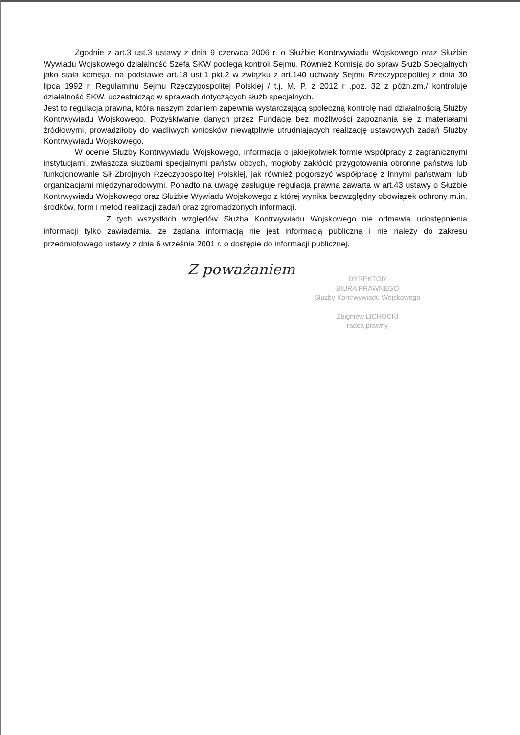Zgodnie z art.3 ust.3 ustawy z dnia 9 czerwca 2006 r. o Służbie Kontrwywiadu Wojskowego oraz Służbie Wywiadu Wojskowego działalność Szefa SKW podlega kontroli Sejmu. Również Komisja do spraw Służb Specjalnych jako stała komisja, na podstawie art.18 ust.1 pkt.2 w związku z art.140 uchwały Sejmu Rzeczypospolitej z dnia 30 lipca 1992 r. Regulaminu Sejmu Rzeczypospolitej Polskiej / t.j. M. P. z 2012 r .poz. 32 z późn.zm./ kontroluje działalność SKW, uczestnicząc w sprawach dotyczących służb specjalnych.
Jest to regulacja prawna, która naszym zdaniem zapewnia wystarczającą społeczną kontrolę nad działalnością Służby Kontrwywiadu Wojskowego. Pozyskiwanie danych przez Fundację bez możliwości zapoznania się z materiałami źródłowymi, prowadziłoby do wadliwych wniosków niewątpliwie utrudniających realizację ustawowych zadań Służby Kontrwywiadu Wojskowego.
W ocenie Służby Kontrwywiadu Wojskowego, informacja o jakiejkolwiek formie współpracy z zagranicznymi instytucjami, zwłaszcza służbami specjalnymi państw obcych, mogłoby zakłócić przygotowania obronne państwa lub funkcjonowanie Sił Zbrojnych Rzeczypospolitej Polskiej, jak również pogorszyć współpracę z innymi państwami lub organizacjami międzynarodowymi. Ponadto na uwagę zasługuje regulacja prawna zawarta w art.43 ustawy o Służbie Kontrwywiadu Wojskowego oraz Służbie Wywiadu Wojskowego z której wynika bezwzględny obowiązek ochrony m.in. środków, form i metod realizacji zadań oraz zgromadzonych informacji.
Z tych wszystkich względów Służba Kontrwywiadu Wojskowego nie odmawia udostępnienia informacji tylko zawiadamia, że żądana informacją nie jest informacją publiczną i nie należy do zakresu przedmiotowego ustawy z dnia 6 września 2001 r. o dostępie do informacji publicznej.
Z poważaniem
DYREKTOR
BIURA PRAWNEGO
Służby Kontrwywiadu Wojskowego
Zbigniew LICHOCKI
radca prawny